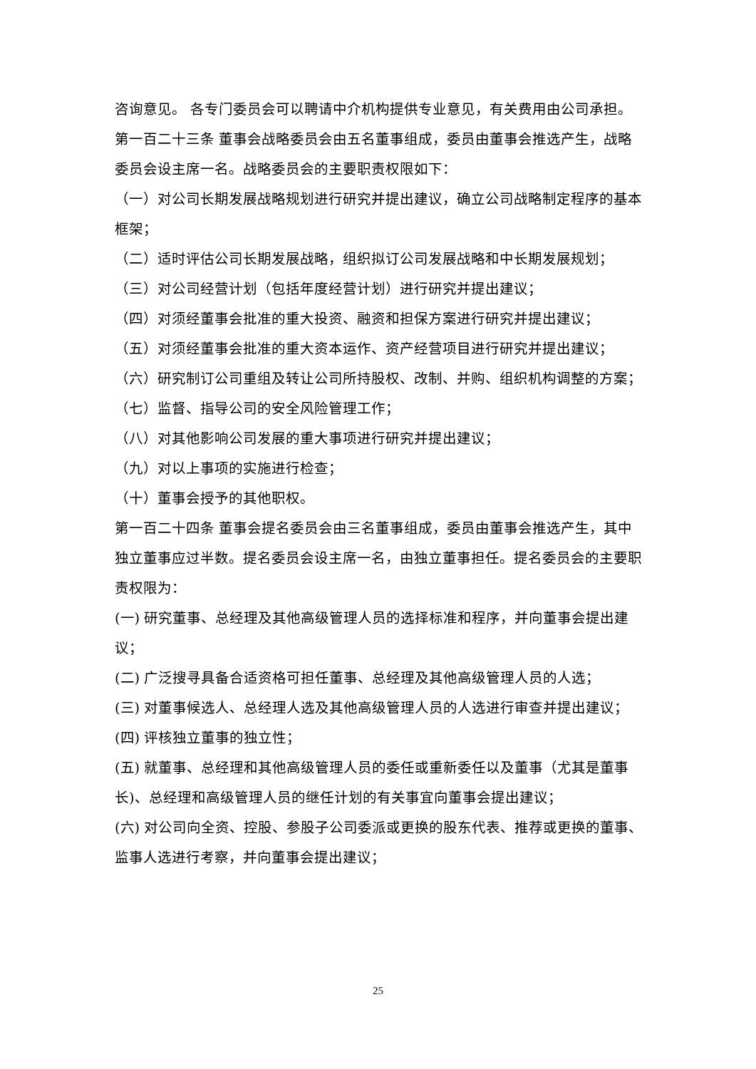咨询意见。 各专门委员会可以聘请中介机构提供专业意见，有关费用由公司承担。
第一百二十三条 董事会战略委员会由五名董事组成，委员由董事会推选产生，战略委员会设主席一名。战略委员会的主要职责权限如下：
（一）对公司长期发展战略规划进行研究并提出建议，确立公司战略制定程序的基本框架；
（二）适时评估公司长期发展战略，组织拟订公司发展战略和中长期发展规划；
（三）对公司经营计划（包括年度经营计划）进行研究并提出建议；
（四）对须经董事会批准的重大投资、融资和担保方案进行研究并提出建议；
（五）对须经董事会批准的重大资本运作、资产经营项目进行研究并提出建议；
（六）研究制订公司重组及转让公司所持股权、改制、并购、组织机构调整的方案；
（七）监督、指导公司的安全风险管理工作；
（八）对其他影响公司发展的重大事项进行研究并提出建议；
（九）对以上事项的实施进行检查；
（十）董事会授予的其他职权。
第一百二十四条 董事会提名委员会由三名董事组成，委员由董事会推选产生，其中独立董事应过半数。提名委员会设主席一名，由独立董事担任。提名委员会的主要职责权限为：
(一) 研究董事、总经理及其他高级管理人员的选择标准和程序，并向董事会提出建议；
(二) 广泛搜寻具备合适资格可担任董事、总经理及其他高级管理人员的人选；
(三) 对董事候选人、总经理人选及其他高级管理人员的人选进行审查并提出建议；
(四) 评核独立董事的独立性；
(五) 就董事、总经理和其他高级管理人员的委任或重新委任以及董事（尤其是董事长)、总经理和高级管理人员的继任计划的有关事宜向董事会提出建议；
(六) 对公司向全资、控股、参股子公司委派或更换的股东代表、推荐或更换的董事、监事人选进行考察，并向董事会提出建议；
25